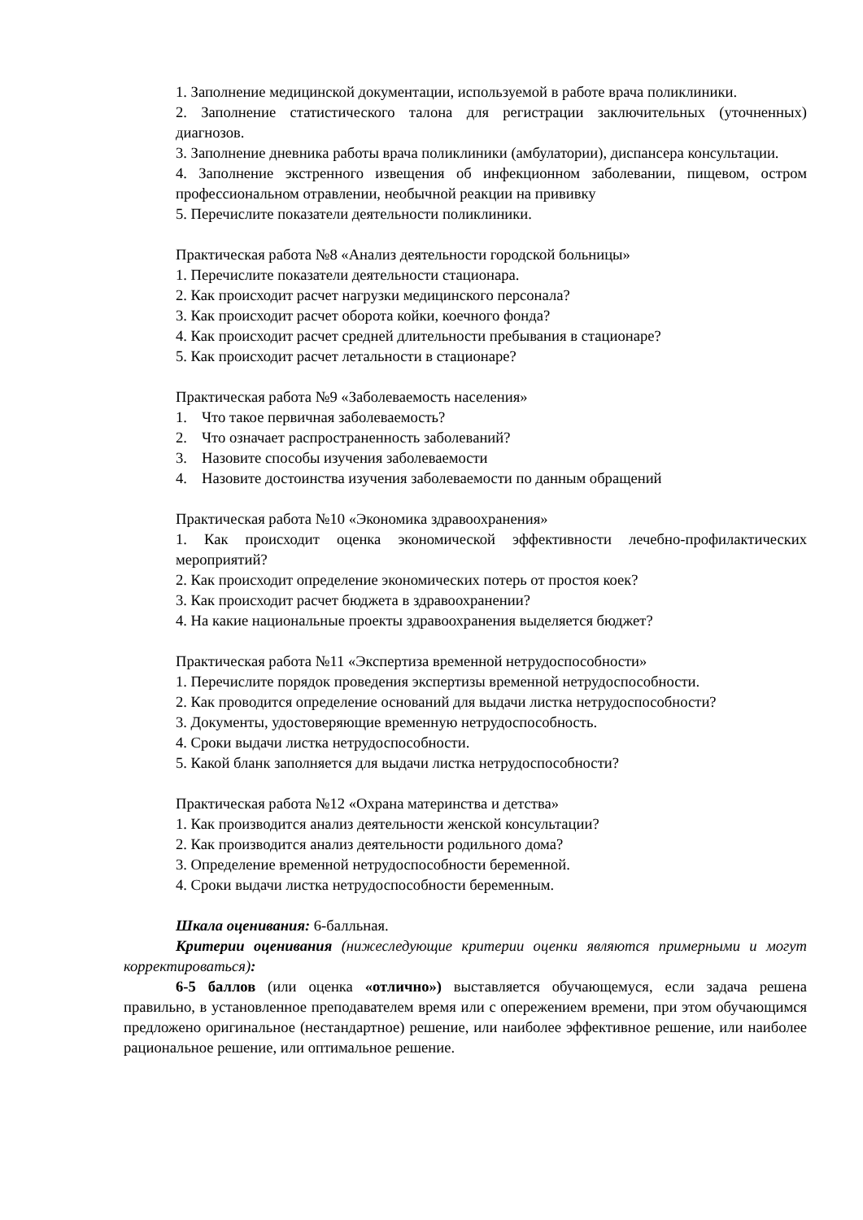1. Заполнение медицинской документации, используемой в работе врача поликлиники.
2. Заполнение статистического талона для регистрации заключительных (уточненных) диагнозов.
3. Заполнение дневника работы врача поликлиники (амбулатории), диспансера консультации.
4. Заполнение экстренного извещения об инфекционном заболевании, пищевом, остром профессиональном отравлении, необычной реакции на прививку
5. Перечислите показатели деятельности поликлиники.
Практическая работа №8 «Анализ деятельности городской больницы»
1. Перечислите показатели деятельности стационара.
2. Как происходит расчет нагрузки медицинского персонала?
3. Как происходит расчет оборота койки, коечного фонда?
4. Как происходит расчет средней длительности пребывания в стационаре?
5. Как происходит расчет летальности в стационаре?
Практическая работа №9 «Заболеваемость населения»
1. Что такое первичная заболеваемость?
2. Что означает распространенность заболеваний?
3. Назовите способы изучения заболеваемости
4. Назовите достоинства изучения заболеваемости по данным обращений
Практическая работа №10 «Экономика здравоохранения»
1. Как происходит оценка экономической эффективности лечебно-профилактических мероприятий?
2. Как происходит определение экономических потерь от простоя коек?
3. Как происходит расчет бюджета в здравоохранении?
4. На какие национальные проекты здравоохранения выделяется бюджет?
Практическая работа №11 «Экспертиза временной нетрудоспособности»
1. Перечислите порядок проведения экспертизы временной нетрудоспособности.
2. Как проводится определение оснований для выдачи листка нетрудоспособности?
3. Документы, удостоверяющие временную нетрудоспособность.
4. Сроки выдачи листка нетрудоспособности.
5. Какой бланк заполняется для выдачи листка нетрудоспособности?
Практическая работа №12 «Охрана материнства и детства»
1. Как производится анализ деятельности женской консультации?
2. Как производится анализ деятельности родильного дома?
3. Определение временной нетрудоспособности беременной.
4. Сроки выдачи листка нетрудоспособности беременным.
Шкала оценивания: 6-балльная.
Критерии оценивания (нижеследующие критерии оценки являются примерными и могут корректироваться):
6-5 баллов (или оценка «отлично») выставляется обучающемуся, если задача решена правильно, в установленное преподавателем время или с опережением времени, при этом обучающимся предложено оригинальное (нестандартное) решение, или наиболее эффективное решение, или наиболее рациональное решение, или оптимальное решение.